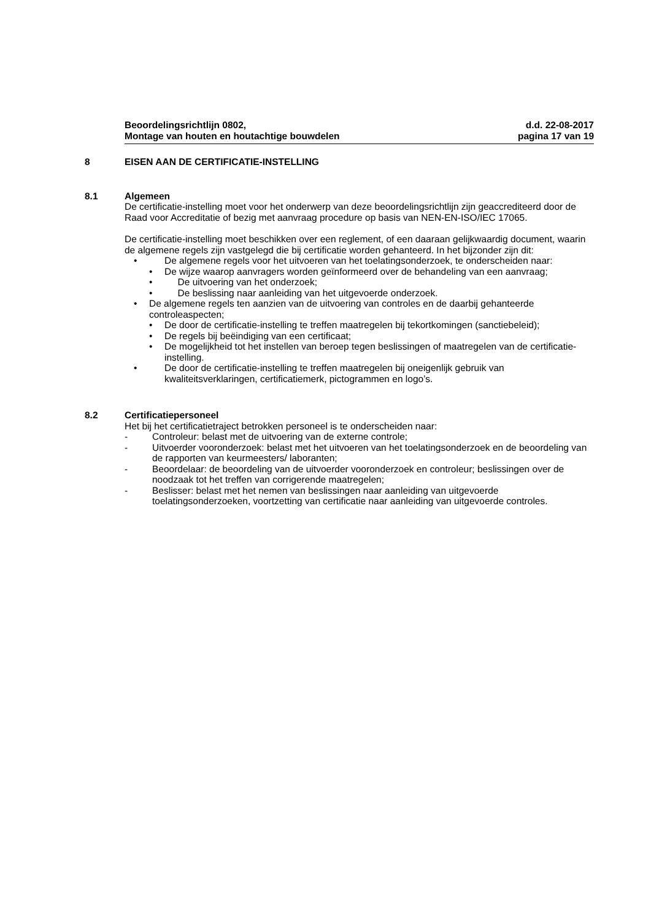Beoordelingsrichtlijn 0802,
Montage van houten en houtachtige bouwdelen
d.d. 22-08-2017
pagina 17 van 19
8 EISEN AAN DE CERTIFICATIE-INSTELLING
8.1 Algemeen
De certificatie-instelling moet voor het onderwerp van deze beoordelingsrichtlijn zijn geaccrediteerd door de Raad voor Accreditatie of bezig met aanvraag procedure op basis van NEN-EN-ISO/IEC 17065.
De certificatie-instelling moet beschikken over een reglement, of een daaraan gelijkwaardig document, waarin de algemene regels zijn vastgelegd die bij certificatie worden gehanteerd. In het bijzonder zijn dit:
• De algemene regels voor het uitvoeren van het toelatingsonderzoek, te onderscheiden naar:
• De wijze waarop aanvragers worden geïnformeerd over de behandeling van een aanvraag;
• De uitvoering van het onderzoek;
• De beslissing naar aanleiding van het uitgevoerde onderzoek.
• De algemene regels ten aanzien van de uitvoering van controles en de daarbij gehanteerde controleaspecten;
• De door de certificatie-instelling te treffen maatregelen bij tekortkomingen (sanctiebeleid);
• De regels bij beëindiging van een certificaat;
• De mogelijkheid tot het instellen van beroep tegen beslissingen of maatregelen van de certificatie-instelling.
• De door de certificatie-instelling te treffen maatregelen bij oneigenlijk gebruik van kwaliteitsverklaringen, certificatiemerk, pictogrammen en logo’s.
8.2 Certificatiepersoneel
Het bij het certificatietraject betrokken personeel is te onderscheiden naar:
- Controleur: belast met de uitvoering van de externe controle;
- Uitvoerder vooronderzoek: belast met het uitvoeren van het toelatingsonderzoek en de beoordeling van de rapporten van keurmeesters/ laboranten;
- Beoordelaar: de beoordeling van de uitvoerder vooronderzoek en controleur; beslissingen over de noodzaak tot het treffen van corrigerende maatregelen;
- Beslisser: belast met het nemen van beslissingen naar aanleiding van uitgevoerde toelatingsonderzoeken, voortzetting van certificatie naar aanleiding van uitgevoerde controles.